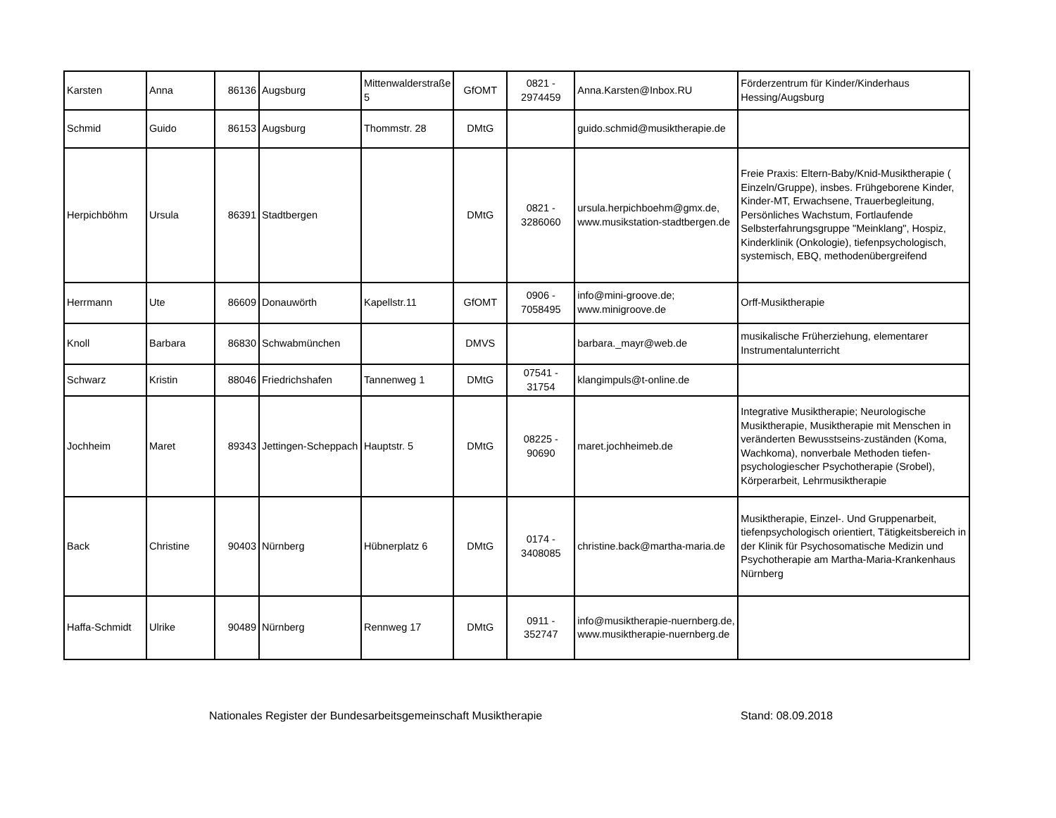| Karsten | Anna | 86136 | Augsburg | Mittenwalderstraße 5 | GfOMT | 0821 - 2974459 | Anna.Karsten@Inbox.RU | Förderzentrum für Kinder/Kinderhaus Hessing/Augsburg |
| Schmid | Guido | 86153 | Augsburg | Thommstr. 28 | DMtG | | guido.schmid@musiktherapie.de | |
| Herpichböhm | Ursula | 86391 | Stadtbergen | | DMtG | 0821 - 3286060 | ursula.herpichboehm@gmx.de, www.musikstation-stadtbergen.de | Freie Praxis: Eltern-Baby/Knid-Musiktherapie ( Einzeln/Gruppe), insbes. Frühgeborene Kinder, Kinder-MT, Erwachsene, Trauerbegleitung, Persönliches Wachstum, Fortlaufende Selbsterfahrungsgruppe "Meinklang", Hospiz, Kinderklinik (Onkologie), tiefenpsychologisch, systemisch, EBQ, methodenübergreifend |
| Herrmann | Ute | 86609 | Donauwörth | Kapellstr.11 | GfOMT | 0906 - 7058495 | info@mini-groove.de; www.minigroove.de | Orff-Musiktherapie |
| Knoll | Barbara | 86830 | Schwabmünchen | | DMVS | | barbara._mayr@web.de | musikalische Früherziehung, elementarer Instrumentalunterricht |
| Schwarz | Kristin | 88046 | Friedrichshafen | Tannenweg 1 | DMtG | 07541 - 31754 | klangimpuls@t-online.de | |
| Jochheim | Maret | 89343 | Jettingen-Scheppach | Hauptstr. 5 | DMtG | 08225 - 90690 | maret.jochheimeb.de | Integrative Musiktherapie; Neurologische Musiktherapie, Musiktherapie mit Menschen in veränderten Bewusstseins-zuständen (Koma, Wachkoma), nonverbale Methoden tiefen-psychologiescher Psychotherapie (Srobel), Körperarbeit, Lehrmusiktherapie |
| Back | Christine | 90403 | Nürnberg | Hübnerplatz 6 | DMtG | 0174 - 3408085 | christine.back@martha-maria.de | Musiktherapie, Einzel-. Und Gruppenarbeit, tiefenpsychologisch orientiert, Tätigkeitsbereich in der Klinik für Psychosomatische Medizin und Psychotherapie am Martha-Maria-Krankenhaus Nürnberg |
| Haffa-Schmidt | Ulrike | 90489 | Nürnberg | Rennweg 17 | DMtG | 0911 - 352747 | info@musiktherapie-nuernberg.de, www.musiktherapie-nuernberg.de | |
Nationales Register der Bundesarbeitsgemeinschaft Musiktherapie Stand: 08.09.2018